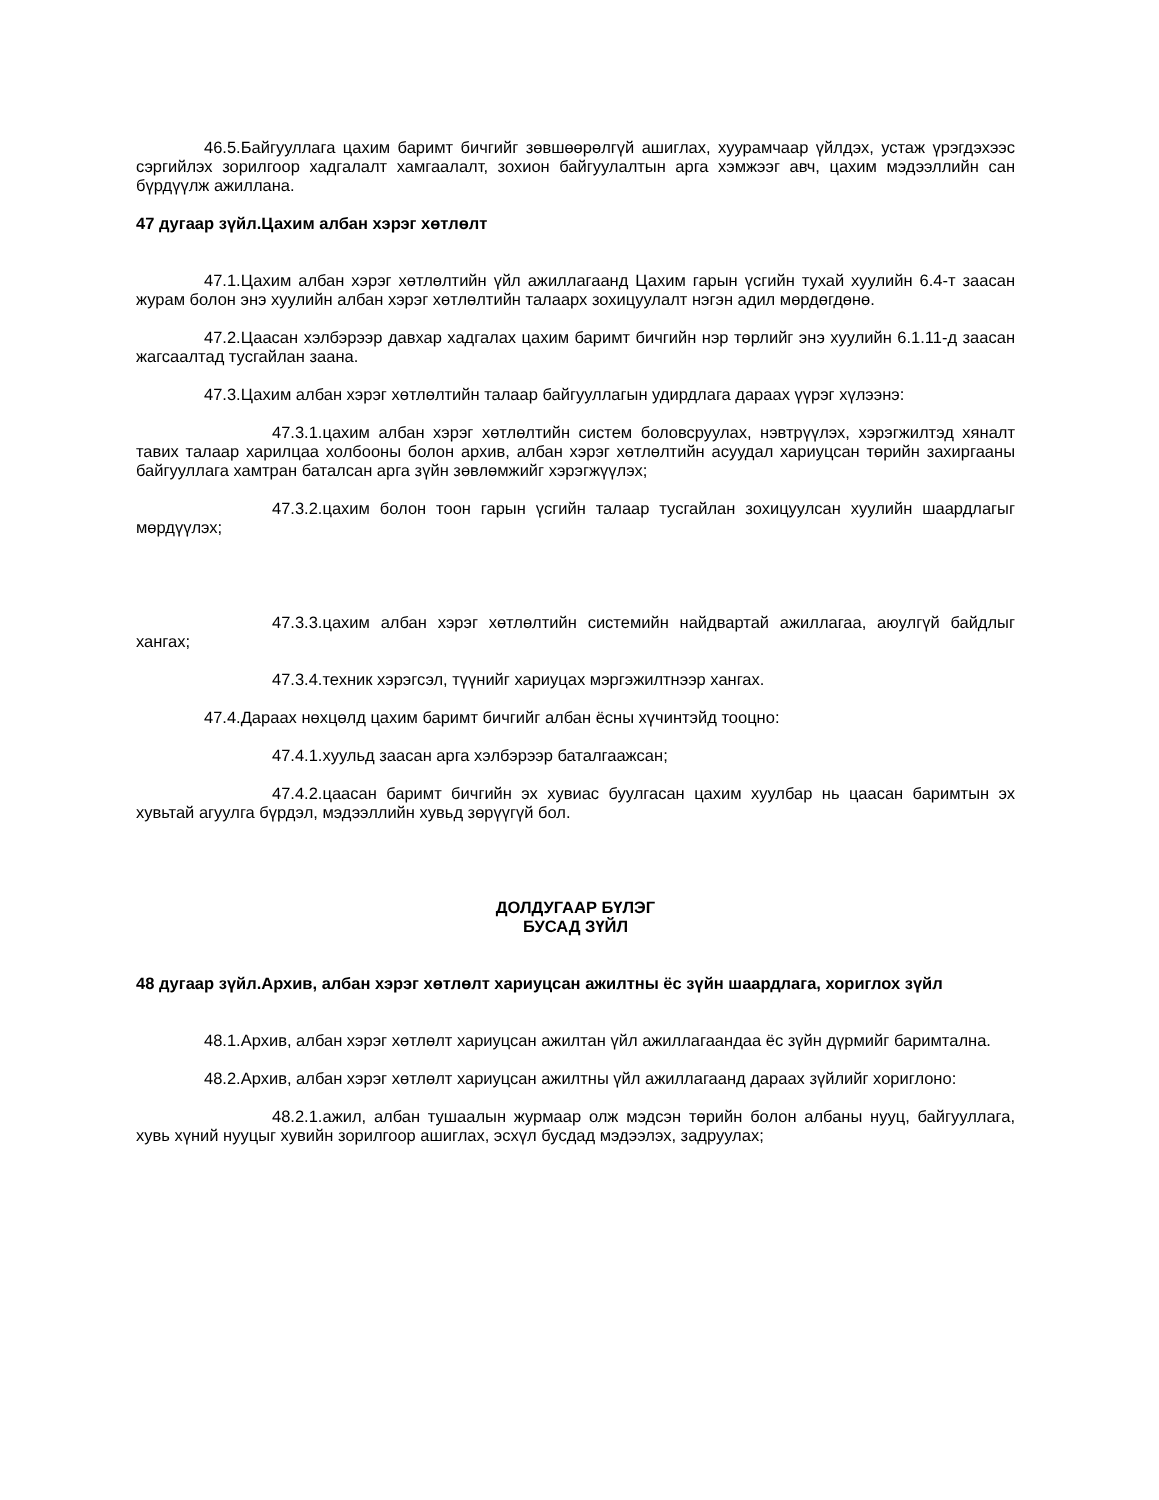46.5.Байгууллага цахим баримт бичгийг зөвшөөрөлгүй ашиглах, хуурамчаар үйлдэх, устаж үрэгдэхээс сэргийлэх зорилгоор хадгалалт хамгаалалт, зохион байгуулалтын арга хэмжээг авч, цахим мэдээллийн сан бүрдүүлж ажиллана.
47 дугаар зүйл.Цахим албан хэрэг хөтлөлт
47.1.Цахим албан хэрэг хөтлөлтийн үйл ажиллагаанд Цахим гарын үсгийн тухай хуулийн 6.4-т заасан журам болон энэ хуулийн албан хэрэг хөтлөлтийн талаарх зохицуулалт нэгэн адил мөрдөгдөнө.
47.2.Цаасан хэлбэрээр давхар хадгалах цахим баримт бичгийн нэр төрлийг энэ хуулийн 6.1.11-д заасан жагсаалтад тусгайлан заана.
47.3.Цахим албан хэрэг хөтлөлтийн талаар байгууллагын удирдлага дараах үүрэг хүлээнэ:
47.3.1.цахим албан хэрэг хөтлөлтийн систем боловсруулах, нэвтрүүлэх, хэрэгжилтэд хяналт тавих талаар харилцаа холбооны болон архив, албан хэрэг хөтлөлтийн асуудал хариуцсан төрийн захиргааны байгууллага хамтран баталсан арга зүйн зөвлөмжийг хэрэгжүүлэх;
47.3.2.цахим болон тоон гарын үсгийн талаар тусгайлан зохицуулсан хуулийн шаардлагыг мөрдүүлэх;
47.3.3.цахим албан хэрэг хөтлөлтийн системийн найдвартай ажиллагаа, аюулгүй байдлыг хангах;
47.3.4.техник хэрэгсэл, түүнийг хариуцах мэргэжилтнээр хангах.
47.4.Дараах нөхцөлд цахим баримт бичгийг албан ёсны хүчинтэйд тооцно:
47.4.1.хуульд заасан арга хэлбэрээр баталгаажсан;
47.4.2.цаасан баримт бичгийн эх хувиас буулгасан цахим хуулбар нь цаасан баримтын эх хувьтай агуулга бүрдэл, мэдээллийн хувьд зөрүүгүй бол.
ДОЛДУГААР БҮЛЭГ
БУСАД ЗҮЙЛ
48 дугаар зүйл.Архив, албан хэрэг хөтлөлт хариуцсан ажилтны ёс зүйн шаардлага, хориглох зүйл
48.1.Архив, албан хэрэг хөтлөлт хариуцсан ажилтан үйл ажиллагаандаа ёс зүйн дүрмийг баримтална.
48.2.Архив, албан хэрэг хөтлөлт хариуцсан ажилтны үйл ажиллагаанд дараах зүйлийг хориглоно:
48.2.1.ажил, албан тушаалын журмаар олж мэдсэн төрийн болон албаны нууц, байгууллага, хувь хүний нууцыг хувийн зорилгоор ашиглах, эсхүл бусдад мэдээлэх, задруулах;